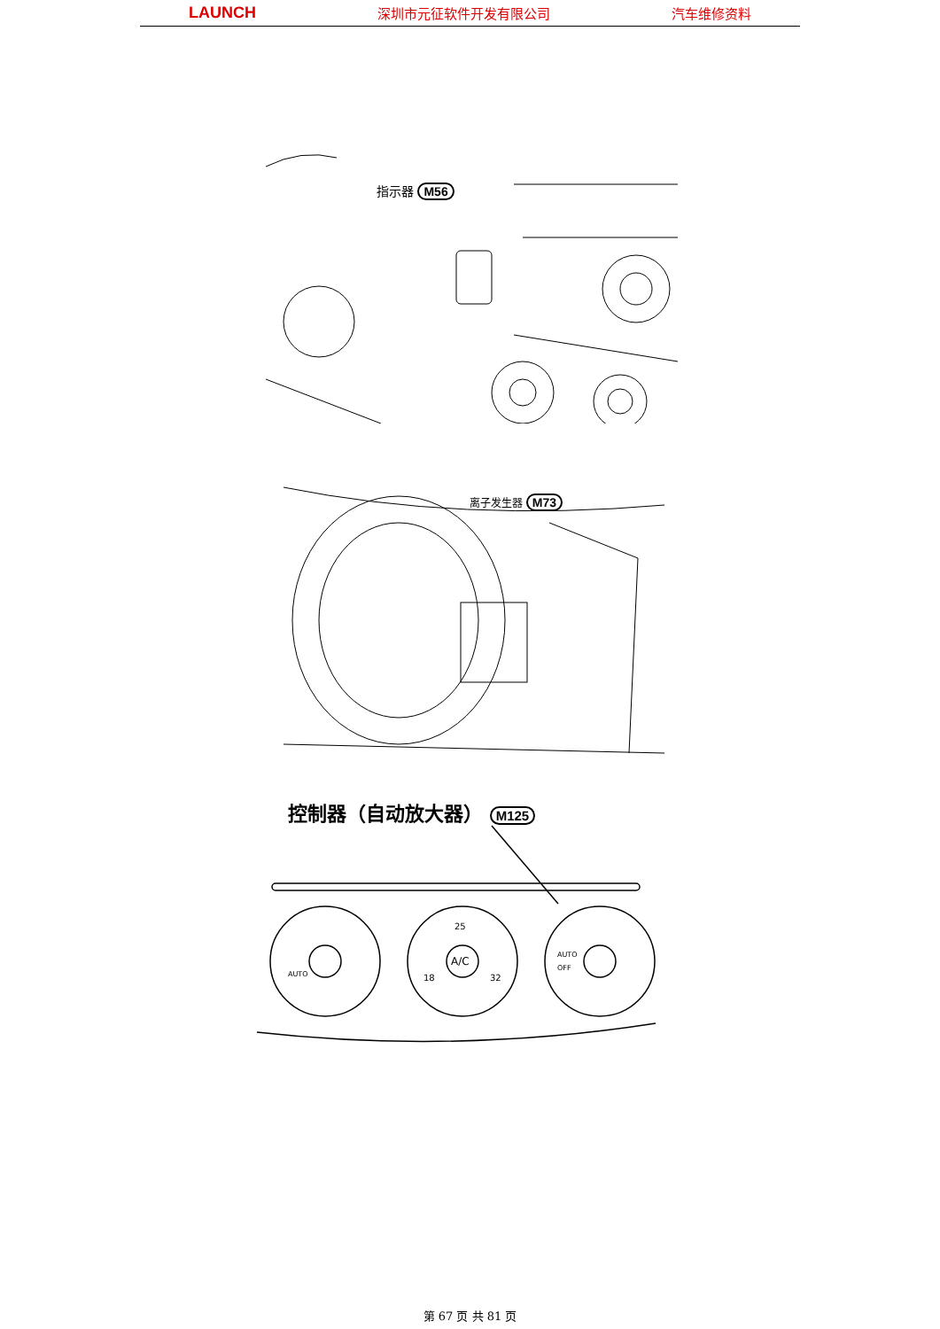LAUNCH 深圳市元征软件开发有限公司 汽车维修资料
指示器 M56
离子发生器 M73
控制器（自动放大器） M125
AUTO
A/C
18
25
32
AUTO
OFF
第 67 页 共 81 页